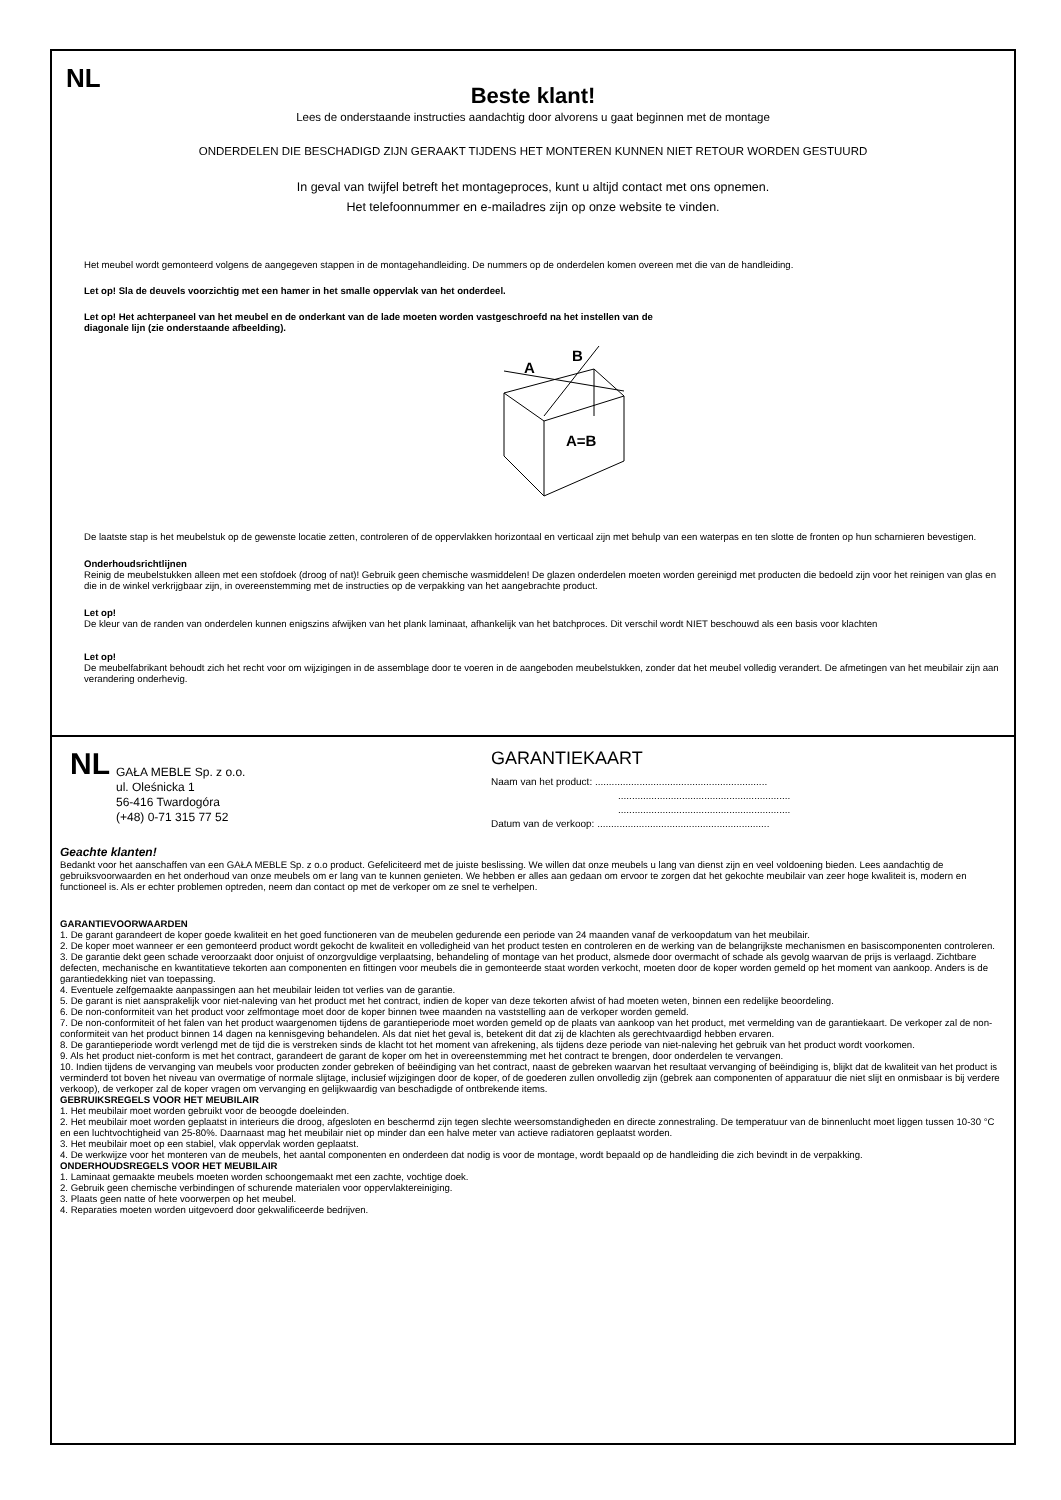NL
Beste klant!
Lees de onderstaande instructies aandachtig door alvorens u gaat beginnen met de montage
ONDERDELEN DIE BESCHADIGD ZIJN GERAAKT TIJDENS HET MONTEREN KUNNEN NIET RETOUR WORDEN GESTUURD
In geval van twijfel betreft het montageproces, kunt u altijd contact met ons opnemen.
Het telefoonnummer en e-mailadres zijn op onze website te vinden.
Het meubel wordt gemonteerd volgens de aangegeven stappen in de montagehandleiding. De nummers op de onderdelen komen overeen met die van de handleiding.
Let op! Sla de deuvels voorzichtig met een hamer in het smalle oppervlak van het onderdeel.
Let op! Het achterpaneel van het meubel en de onderkant van de lade moeten worden vastgeschroefd na het instellen van de
diagonale lijn (zie onderstaande afbeelding).
A
B
A=B
De laatste stap is het meubelstuk op de gewenste locatie zetten, controleren of de oppervlakken horizontaal en verticaal zijn met behulp van een waterpas en ten slotte de fronten op hun scharnieren bevestigen.
Onderhoudsrichtlijnen
Reinig de meubelstukken alleen met een stofdoek (droog of nat)! Gebruik geen chemische wasmiddelen! De glazen onderdelen moeten worden gereinigd met producten die bedoeld zijn voor het reinigen van glas en die in de winkel verkrijgbaar zijn, in overeenstemming met de instructies op de verpakking van het aangebrachte product.
Let op!
De kleur van de randen van onderdelen kunnen enigszins afwijken van het plank laminaat, afhankelijk van het batchproces. Dit verschil wordt NIET beschouwd als een basis voor klachten
Let op!
De meubelfabrikant behoudt zich het recht voor om wijzigingen in de assemblage door te voeren in de aangeboden meubelstukken, zonder dat het meubel volledig verandert. De afmetingen van het meubilair zijn aan verandering onderhevig.
NL
GAŁA MEBLE Sp. z o.o.
ul. Oleśnicka 1
56-416 Twardogóra
(+48) 0-71 315 77 52
GARANTIEKAART
Naam van het product: ..............................................................
..............................................................
..............................................................
Datum van de verkoop: ..............................................................
Geachte klanten!
Bedankt voor het aanschaffen van een GAŁA MEBLE Sp. z o.o product. Gefeliciteerd met de juiste beslissing. We willen dat onze meubels u lang van dienst zijn en veel voldoening bieden. Lees aandachtig de gebruiksvoorwaarden en het onderhoud van onze meubels om er lang van te kunnen genieten. We hebben er alles aan gedaan om ervoor te zorgen dat het gekochte meubilair van zeer hoge kwaliteit is, modern en functioneel is. Als er echter problemen optreden, neem dan contact op met de verkoper om ze snel te verhelpen.
GARANTIEVOORWAARDEN
1. De garant garandeert de koper goede kwaliteit en het goed functioneren van de meubelen gedurende een periode van 24 maanden vanaf de verkoopdatum van het meubilair.
2. De koper moet wanneer er een gemonteerd product wordt gekocht de kwaliteit en volledigheid van het product testen en controleren en de werking van de belangrijkste mechanismen en basiscomponenten controleren.
3. De garantie dekt geen schade veroorzaakt door onjuist of onzorgvuldige verplaatsing, behandeling of montage van het product, alsmede door overmacht of schade als gevolg waarvan de prijs is verlaagd. Zichtbare defecten, mechanische en kwantitatieve tekorten aan componenten en fittingen voor meubels die in gemonteerde staat worden verkocht, moeten door de koper worden gemeld op het moment van aankoop. Anders is de garantiedekking niet van toepassing.
4. Eventuele zelfgemaakte aanpassingen aan het meubilair leiden tot verlies van de garantie.
5. De garant is niet aansprakelijk voor niet-naleving van het product met het contract, indien de koper van deze tekorten afwist of had moeten weten, binnen een redelijke beoordeling.
6. De non-conformiteit van het product voor zelfmontage moet door de koper binnen twee maanden na vaststelling aan de verkoper worden gemeld.
7. De non-conformiteit of het falen van het product waargenomen tijdens de garantieperiode moet worden gemeld op de plaats van aankoop van het product, met vermelding van de garantiekaart. De verkoper zal de non-conformiteit van het product binnen 14 dagen na kennisgeving behandelen. Als dat niet het geval is, betekent dit dat zij de klachten als gerechtvaardigd hebben ervaren.
8. De garantieperiode wordt verlengd met de tijd die is verstreken sinds de klacht tot het moment van afrekening, als tijdens deze periode van niet-naleving het gebruik van het product wordt voorkomen.
9. Als het product niet-conform is met het contract, garandeert de garant de koper om het in overeenstemming met het contract te brengen, door onderdelen te vervangen.
10. Indien tijdens de vervanging van meubels voor producten zonder gebreken of beëindiging van het contract, naast de gebreken waarvan het resultaat vervanging of beëindiging is, blijkt dat de kwaliteit van het product is verminderd tot boven het niveau van overmatige of normale slijtage, inclusief wijzigingen door de koper, of de goederen zullen onvolledig zijn (gebrek aan componenten of apparatuur die niet slijt en onmisbaar is bij verdere verkoop), de verkoper zal de koper vragen om vervanging en gelijkwaardig van beschadigde of ontbrekende items.
GEBRUIKSREGELS VOOR HET MEUBILAIR
1. Het meubilair moet worden gebruikt voor de beoogde doeleinden.
2. Het meubilair moet worden geplaatst in interieurs die droog, afgesloten en beschermd zijn tegen slechte weersomstandigheden en directe zonnestraling. De temperatuur van de binnenlucht moet liggen tussen 10-30 °C en een luchtvochtigheid van 25-80%. Daarnaast mag het meubilair niet op minder dan een halve meter van actieve radiatoren geplaatst worden.
3. Het meubilair moet op een stabiel, vlak oppervlak worden geplaatst.
4. De werkwijze voor het monteren van de meubels, het aantal componenten en onderdeen dat nodig is voor de montage, wordt bepaald op de handleiding die zich bevindt in de verpakking.
ONDERHOUDSREGELS VOOR HET MEUBILAIR
1. Laminaat gemaakte meubels moeten worden schoongemaakt met een zachte, vochtige doek.
2. Gebruik geen chemische verbindingen of schurende materialen voor oppervlaktereiniging.
3. Plaats geen natte of hete voorwerpen op het meubel.
4. Reparaties moeten worden uitgevoerd door gekwalificeerde bedrijven.